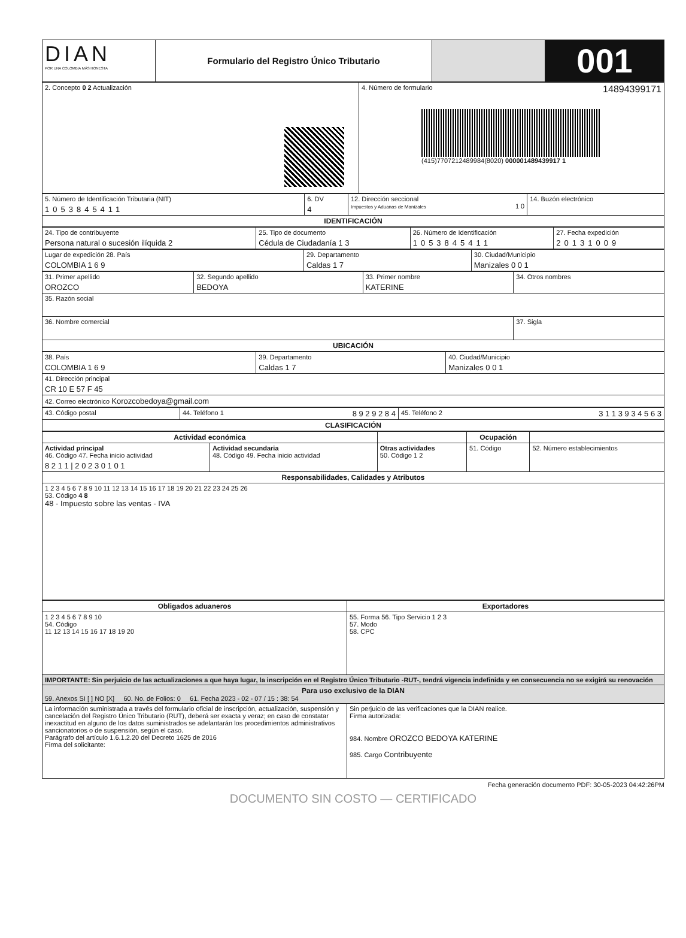| DIAN POR UNA COLOMBIA MÁS HONESTA | Formulario del Registro Único Tributario | | 001 |
| 2. Concepto 0 2 Actualización | 4. Número de formulario 14894399171 (415)7707212489984(8020) 000001489439917 1 |
| 5. Número de Identificación Tributaria (NIT) 1053845411 | 6. DV 4 | 12. Dirección seccional Impuestos y Aduanas de Manizales 1 0 | 14. Buzón electrónico |
| IDENTIFICACIÓN | | | |
| 24. Tipo de contribuyente Persona natural o sucesión ilíquida 2 | 25. Tipo de documento Cédula de Ciudadanía 1 3 | 26. Número de Identificación 1053845411 | 27. Fecha expedición 20131009 |
| Lugar de expedición 28. País COLOMBIA 1 6 9 | 29. Departamento Caldas 1 7 | 30. Ciudad/Municipio Manizales 0 0 1 |
| 31. Primer apellido OROZCO | 32. Segundo apellido BEDOYA | 33. Primer nombre KATERINE | 34. Otros nombres |
| 35. Razón social | | | |
| 36. Nombre comercial | | | 37. Sigla |
| UBICACIÓN | | | |
| 38. País COLOMBIA 1 6 9 | 39. Departamento Caldas 1 7 | 40. Ciudad/Municipio Manizales 0 0 1 |
| 41. Dirección principal CR 10 E 57 F 45 | | |
| 42. Correo electrónico Korozcobedoya@gmail.com | | |
| 43. Código postal | 44. Teléfono 1 8 9 2 9 2 8 4 | 45. Teléfono 2 3 1 1 3 9 3 4 5 6 3 |
| CLASIFICACIÓN | | |
| Actividad económica | | | Ocupación | |
| --- | --- | --- | --- | --- |
| Actividad principal 46. Código 47. Fecha inicio actividad 8 2 1 1 / 2 0 2 3 0 1 0 1 | Actividad secundaria 48. Código 49. Fecha inicio actividad | Otras actividades 50. Código 1 2 | 51. Código | 52. Número establecimientos |
| Responsabilidades, Calidades y Atributos | | | | |
| 1 2 3 4 5 6 7 8 9 10 11 12 13 14 15 16 17 18 19 20 21 22 23 24 25 26 53. Código 4 8 48 - Impuesto sobre las ventas - IVA | | | | |
| Obligados aduaneros | Exportadores |
| --- | --- |
| 1 2 3 4 5 6 7 8 9 10 54. Código 11 12 13 14 15 16 17 18 19 20 | 55. Forma 56. Tipo Servicio 1 2 3 57. Modo 58. CPC |
| IMPORTANTE: Sin perjuicio de las actualizaciones a que haya lugar, la inscripción en el Registro Único Tributario -RUT-, tendrá vigencia indefinida y en consecuencia no se exigirá su renovación | |
| Para uso exclusivo de la DIAN 59. Anexos SI [ ] NO [X] 60. No. de Folios: 0 61. Fecha 2023 - 02 - 07 / 15 : 38: 54 | |
| La información suministrada a través del formulario oficial de inscripción, actualización, suspensión y cancelación del Registro Único Tributario (RUT), deberá ser exacta y veraz; en caso de constatar inexactitud en alguno de los datos suministrados se adelantarán los procedimientos administrativos sancionatorios o de suspensión, según el caso. Parágrafo del artículo 1.6.1.2.20 del Decreto 1625 de 2016 Firma del solicitante: | Sin perjuicio de las verificaciones que la DIAN realice. Firma autorizada: 984. Nombre OROZCO BEDOYA KATERINE 985. Cargo Contribuyente |
Fecha generación documento PDF: 30-05-2023 04:42:26PM
DOCUMENTO SIN COSTO — CERTIFICADO